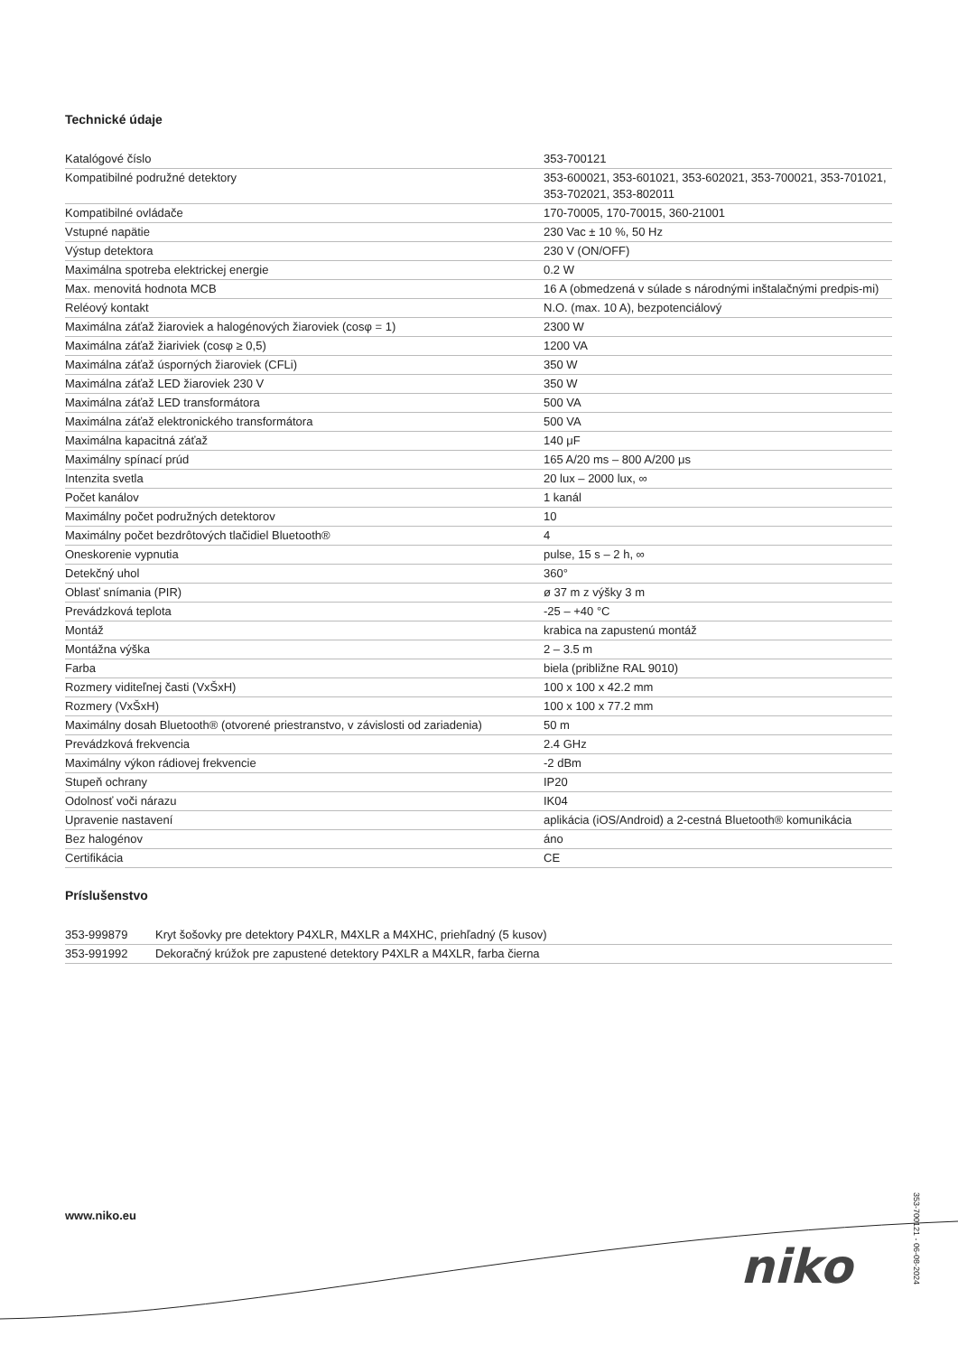Technické údaje
| Katalógové číslo | 353-700121 |
| Kompatibilné podružné detektory | 353-600021, 353-601021, 353-602021, 353-700021, 353-701021, 353-702021, 353-802011 |
| Kompatibilné ovládače | 170-70005, 170-70015, 360-21001 |
| Vstupné napätie | 230 Vac ± 10 %, 50 Hz |
| Výstup detektora | 230 V (ON/OFF) |
| Maximálna spotreba elektrickej energie | 0.2 W |
| Max. menovitá hodnota MCB | 16 A (obmedzená v súlade s národnými inštalačnými predpis-mi) |
| Reléový kontakt | N.O. (max. 10 A), bezpotenciálový |
| Maximálna záťaž žiaroviek a halogénových žiaroviek (cosφ = 1) | 2300 W |
| Maximálna záťaž žiariviek (cosφ ≥ 0,5) | 1200 VA |
| Maximálna záťaž úsporných žiaroviek (CFLi) | 350 W |
| Maximálna záťaž LED žiaroviek 230 V | 350 W |
| Maximálna záťaž LED transformátora | 500 VA |
| Maximálna záťaž elektronického transformátora | 500 VA |
| Maximálna kapacitná záťaž | 140 μF |
| Maximálny spínací prúd | 165 A/20 ms – 800 A/200 μs |
| Intenzita svetla | 20 lux – 2000 lux, ∞ |
| Počet kanálov | 1 kanál |
| Maximálny počet podružných detektorov | 10 |
| Maximálny počet bezdrôtových tlačidiel Bluetooth® | 4 |
| Oneskorenie vypnutia | pulse, 15 s – 2 h, ∞ |
| Detekčný uhol | 360° |
| Oblasť snímania (PIR) | ø 37 m z výšky 3 m |
| Prevádzková teplota | -25 – +40 °C |
| Montáž | krabica na zapustenú montáž |
| Montážna výška | 2 – 3.5 m |
| Farba | biela (približne RAL 9010) |
| Rozmery viditeľnej časti (VxŠxH) | 100 x 100 x 42.2 mm |
| Rozmery (VxŠxH) | 100 x 100 x 77.2 mm |
| Maximálny dosah Bluetooth® (otvorené priestranstvo, v závislosti od zariadenia) | 50 m |
| Prevádzková frekvencia | 2.4 GHz |
| Maximálny výkon rádiovej frekvencie | -2 dBm |
| Stupeň ochrany | IP20 |
| Odolnosť voči nárazu | IK04 |
| Upravenie nastavení | aplikácia (iOS/Android) a 2-cestná Bluetooth® komunikácia |
| Bez halogénov | áno |
| Certifikácia | CE |
Príslušenstvo
| 353-999879 | Kryt šošovky pre detektory P4XLR, M4XLR a M4XHC, priehľadný (5 kusov) |
| 353-991992 | Dekoračný krúžok pre zapustené detektory P4XLR a M4XLR, farba čierna |
www.niko.eu
niko
353-700121 - 06-08-2024